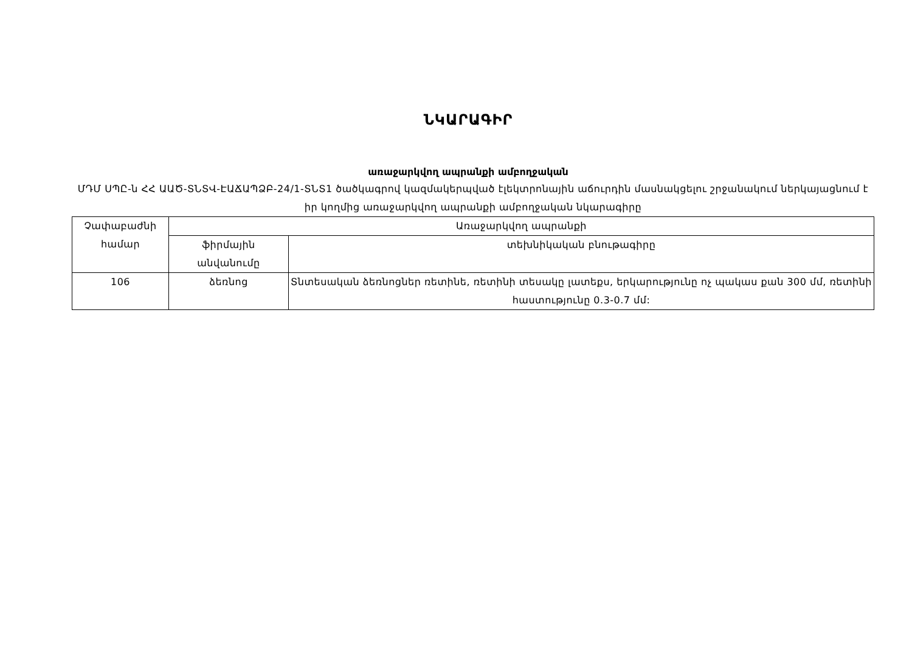ՆԿԱՐԱԳԻՐ
առաջարկվող ապրանքի ամբողջական
ՄԴՄ ՍՊԸ-ն ՀՀ ԱԱԾ-ՏՆՏՎ-ԷԱՃԱՊՁԲ-24/1-ՏՆՏ1 ծածկագրով կազմակերպված էլեկտրոնային աճուրդին մասնակցելու շրջանակում ներկայացնում է իր կողմից առաջարկվող ապրանքի ամբողջական նկարագիրը
| Չափաբաժնի համար | Առաջարկվող ապրանքի | |
| --- | --- | --- |
| | ֆիրմային անվանումը | տեխնիկական բնութագիրը |
| 106 | ձեռնոց | Տնտեսական ձեռնոցներ ռետինե, ռետինի տեսակը լատեքս, երկարությունը ոչ պակաս քան 300 մմ, ռետինի հաստությունը 0.3-0.7 մմ: |